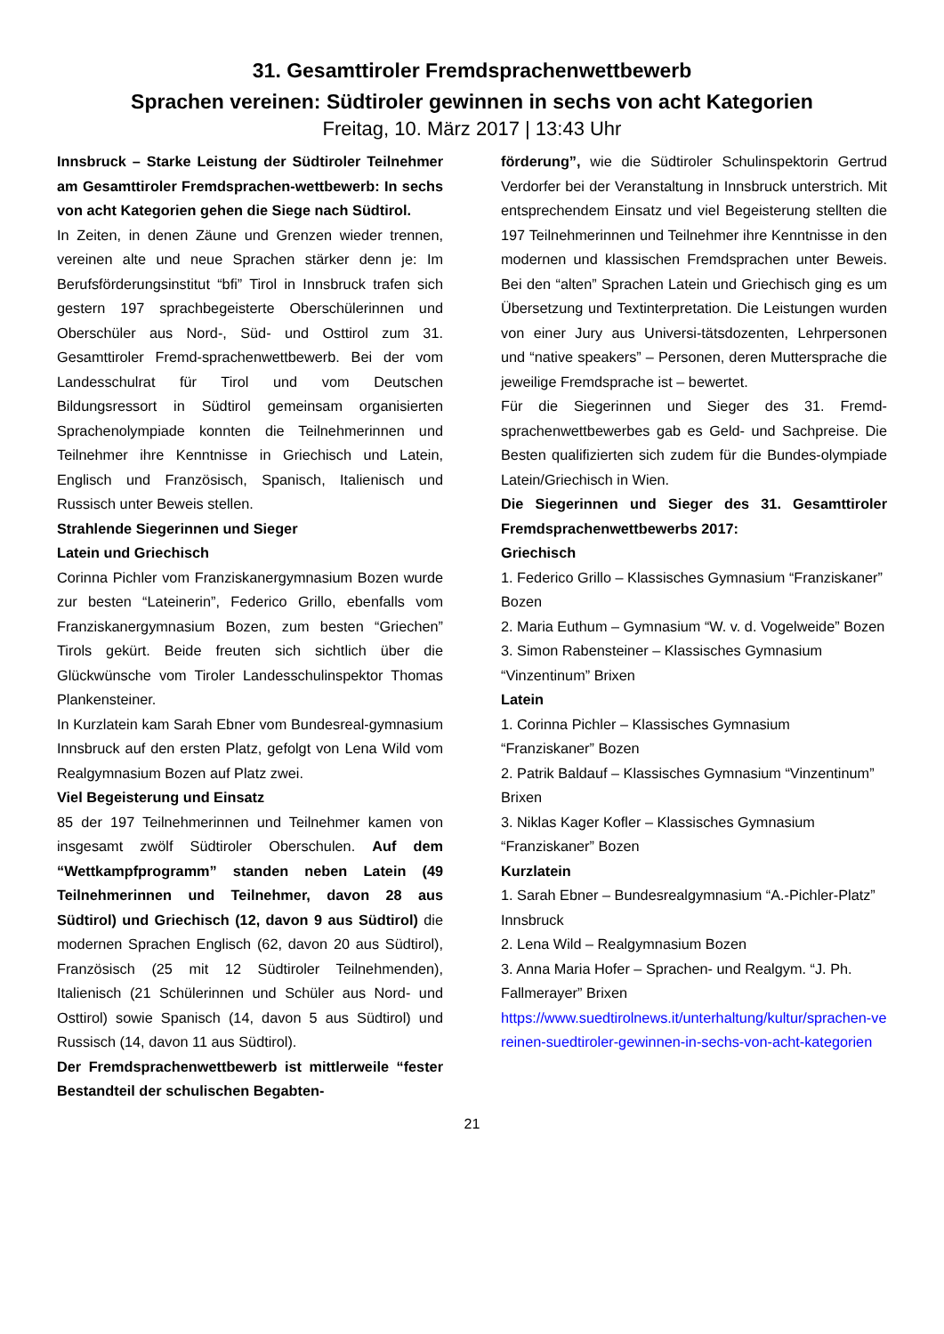31. Gesamttiroler Fremdsprachenwettbewerb
Sprachen vereinen: Südtiroler gewinnen in sechs von acht Kategorien
Freitag, 10. März 2017 | 13:43 Uhr
Innsbruck – Starke Leistung der Südtiroler Teilnehmer am Gesamttiroler Fremdsprachen-wettbewerb: In sechs von acht Kategorien gehen die Siege nach Südtirol.
In Zeiten, in denen Zäune und Grenzen wieder trennen, vereinen alte und neue Sprachen stärker denn je: Im Berufsförderungsinstitut “bfi” Tirol in Innsbruck trafen sich gestern 197 sprachbegeisterte Oberschülerinnen und Oberschüler aus Nord-, Süd- und Osttirol zum 31. Gesamttiroler Fremd-sprachenwettbewerb. Bei der vom Landesschulrat für Tirol und vom Deutschen Bildungsressort in Südtirol gemeinsam organisierten Sprachenolympiade konnten die Teilnehmerinnen und Teilnehmer ihre Kenntnisse in Griechisch und Latein, Englisch und Französisch, Spanisch, Italienisch und Russisch unter Beweis stellen.
Strahlende Siegerinnen und Sieger
Latein und Griechisch
Corinna Pichler vom Franziskanergymnasium Bozen wurde zur besten “Lateinerin”, Federico Grillo, ebenfalls vom Franziskanergymnasium Bozen, zum besten “Griechen” Tirols gekürt. Beide freuten sich sichtlich über die Glückwünsche vom Tiroler Landesschulinspektor Thomas Plankensteiner.
In Kurzlatein kam Sarah Ebner vom Bundesreal-gymnasium Innsbruck auf den ersten Platz, gefolgt von Lena Wild vom Realgymnasium Bozen auf Platz zwei.
Viel Begeisterung und Einsatz
85 der 197 Teilnehmerinnen und Teilnehmer kamen von insgesamt zwölf Südtiroler Oberschulen. Auf dem “Wettkampfprogramm” standen neben Latein (49 Teilnehmerinnen und Teilnehmer, davon 28 aus Südtirol) und Griechisch (12, davon 9 aus Südtirol) die modernen Sprachen Englisch (62, davon 20 aus Südtirol), Französisch (25 mit 12 Südtiroler Teilnehmenden), Italienisch (21 Schülerinnen und Schüler aus Nord- und Osttirol) sowie Spanisch (14, davon 5 aus Südtirol) und Russisch (14, davon 11 aus Südtirol).
Der Fremdsprachenwettbewerb ist mittlerweile “fester Bestandteil der schulischen Begabten-
förderung”, wie die Südtiroler Schulinspektorin Gertrud Verdorfer bei der Veranstaltung in Innsbruck unterstrich. Mit entsprechendem Einsatz und viel Begeisterung stellten die 197 Teilnehmerinnen und Teilnehmer ihre Kenntnisse in den modernen und klassischen Fremdsprachen unter Beweis. Bei den “alten” Sprachen Latein und Griechisch ging es um Übersetzung und Textinterpretation. Die Leistungen wurden von einer Jury aus Universi-tätsdozenten, Lehrpersonen und “native speakers” – Personen, deren Muttersprache die jeweilige Fremdsprache ist – bewertet.
Für die Siegerinnen und Sieger des 31. Fremd-sprachenwettbewerbes gab es Geld- und Sachpreise. Die Besten qualifizierten sich zudem für die Bundes-olympiade Latein/Griechisch in Wien.
Die Siegerinnen und Sieger des 31. Gesamttiroler Fremdsprachenwettbewerbs 2017:
Griechisch
1. Federico Grillo – Klassisches Gymnasium “Franziskaner” Bozen
2. Maria Euthum – Gymnasium “W. v. d. Vogelweide” Bozen
3. Simon Rabensteiner – Klassisches Gymnasium “Vinzentinum” Brixen
Latein
1. Corinna Pichler – Klassisches Gymnasium “Franziskaner” Bozen
2. Patrik Baldauf – Klassisches Gymnasium “Vinzentinum” Brixen
3. Niklas Kager Kofler – Klassisches Gymnasium “Franziskaner” Bozen
Kurzlatein
1. Sarah Ebner – Bundesrealgymnasium “A.-Pichler-Platz” Innsbruck
2. Lena Wild – Realgymnasium Bozen
3. Anna Maria Hofer – Sprachen- und Realgym. “J. Ph. Fallmerayer” Brixen
https://www.suedtirolnews.it/unterhaltung/kultur/sprachen-vereinen-suedtiroler-gewinnen-in-sechs-von-acht-kategorien
21